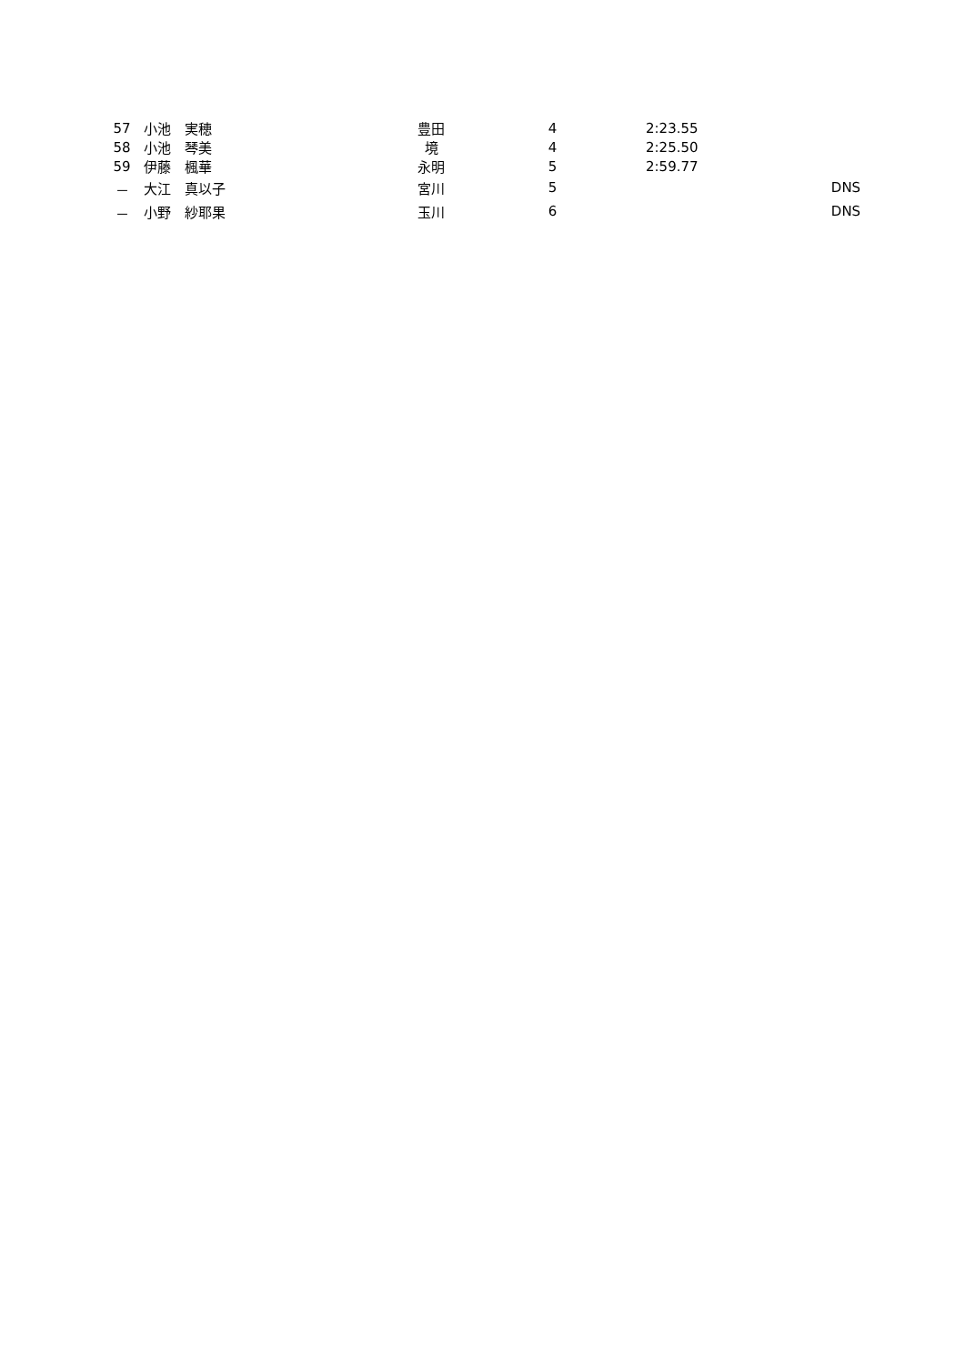| 57 | 小池 実穂 | 豊田 | 4 | 2:23.55 | |
| 58 | 小池 琴美 | 境 | 4 | 2:25.50 | |
| 59 | 伊藤 楓華 | 永明 | 5 | 2:59.77 | |
| － | 大江 真以子 | 宮川 | 5 | | DNS |
| － | 小野 紗耶果 | 玉川 | 6 | | DNS |